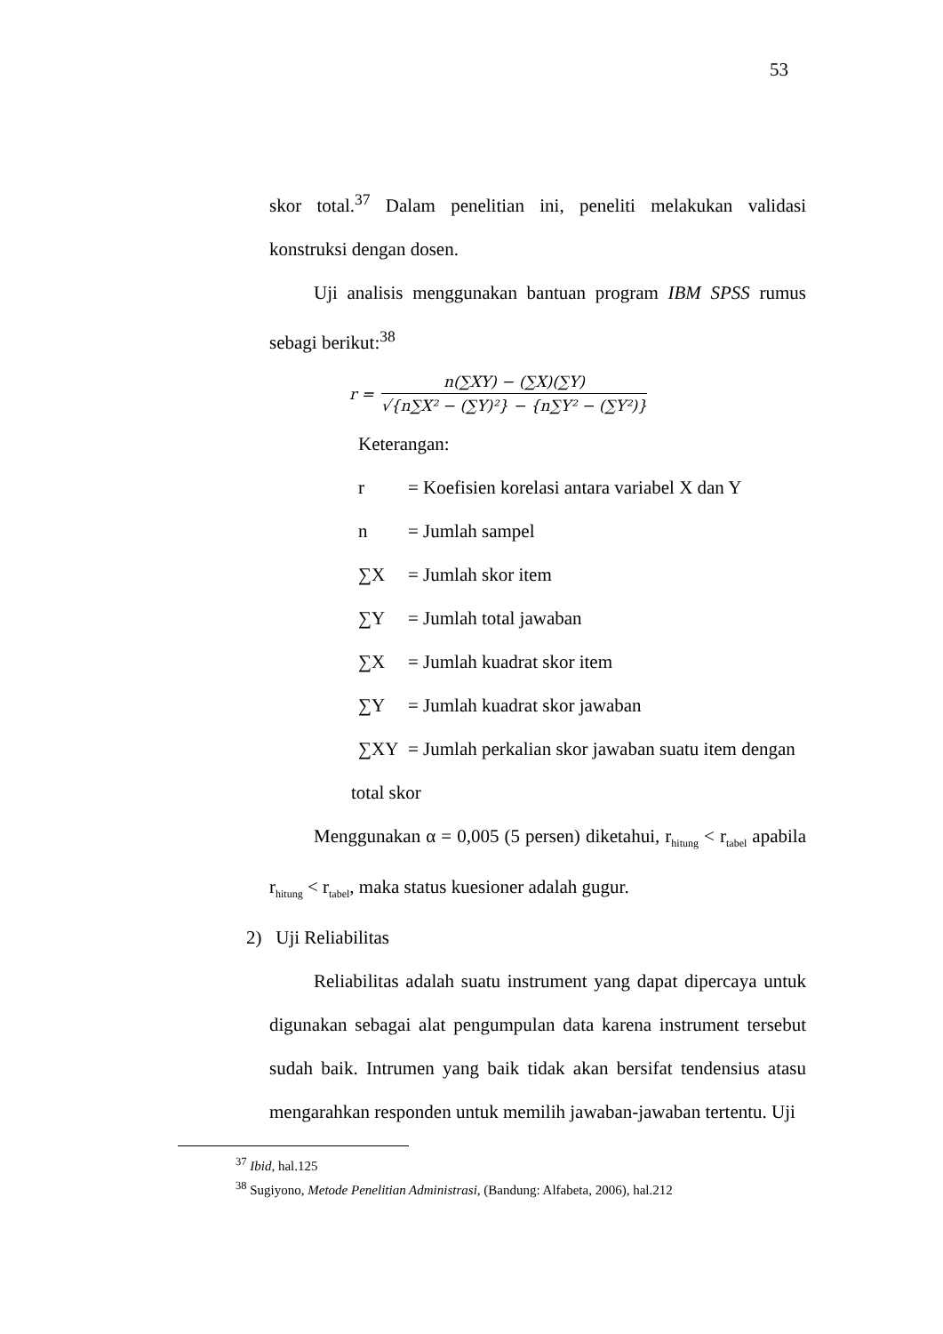53
skor total.<sup>37</sup> Dalam penelitian ini, peneliti melakukan validasi konstruksi dengan dosen.
Uji analisis menggunakan bantuan program IBM SPSS rumus sebagi berikut:<sup>38</sup>
r =
n(∑XY) − (∑X)(∑Y)
√{n∑X² − (∑Y)²} − {n∑Y² − (∑Y²)}
Keterangan:
r = Koefisien korelasi antara variabel X dan Y
n = Jumlah sampel
∑X = Jumlah skor item
∑Y = Jumlah total jawaban
∑X = Jumlah kuadrat skor item
∑Y = Jumlah kuadrat skor jawaban
∑XY = Jumlah perkalian skor jawaban suatu item dengan
total skor
Menggunakan α = 0,005 (5 persen) diketahui, r<sub>hitung</sub> < r<sub>tabel</sub> apabila r<sub>hitung</sub> < r<sub>tabel</sub>, maka status kuesioner adalah gugur.
2) Uji Reliabilitas
Reliabilitas adalah suatu instrument yang dapat dipercaya untuk digunakan sebagai alat pengumpulan data karena instrument tersebut sudah baik. Intrumen yang baik tidak akan bersifat tendensius atasu mengarahkan responden untuk memilih jawaban-jawaban tertentu. Uji
<sup>37</sup> Ibid, hal.125
<sup>38</sup> Sugiyono, Metode Penelitian Administrasi, (Bandung: Alfabeta, 2006), hal.212